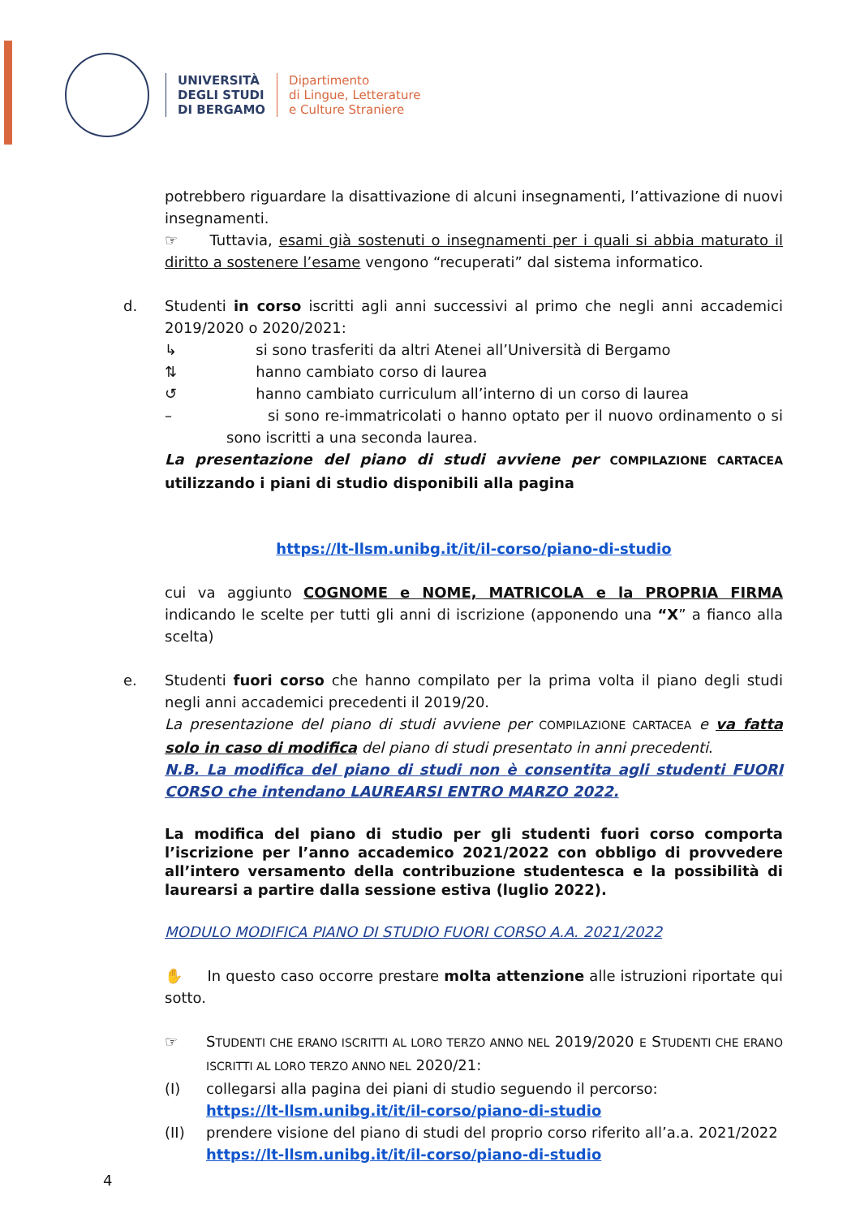UNIVERSITÀ
DEGLI STUDI
DI BERGAMO
Dipartimento
di Lingue, Letterature
e Culture Straniere
potrebbero riguardare la disattivazione di alcuni insegnamenti, l’attivazione di nuovi insegnamenti.
☞ Tuttavia, esami già sostenuti o insegnamenti per i quali si abbia maturato il diritto a sostenere l’esame vengono “recuperati” dal sistema informatico.
d. Studenti in corso iscritti agli anni successivi al primo che negli anni accademici 2019/2020 o 2020/2021:
↳ si sono trasferiti da altri Atenei all’Università di Bergamo
⇅ hanno cambiato corso di laurea
↺ hanno cambiato curriculum all’interno di un corso di laurea
– si sono re-immatricolati o hanno optato per il nuovo ordinamento o si sono iscritti a una seconda laurea.
La presentazione del piano di studi avviene per COMPILAZIONE CARTACEA utilizzando i piani di studio disponibili alla pagina
https://lt-llsm.unibg.it/it/il-corso/piano-di-studio
cui va aggiunto COGNOME e NOME, MATRICOLA e la PROPRIA FIRMA indicando le scelte per tutti gli anni di iscrizione (apponendo una “X” a fianco alla scelta)
e. Studenti fuori corso che hanno compilato per la prima volta il piano degli studi negli anni accademici precedenti il 2019/20.
La presentazione del piano di studi avviene per COMPILAZIONE CARTACEA e va fatta solo in caso di modifica del piano di studi presentato in anni precedenti.
N.B. La modifica del piano di studi non è consentita agli studenti FUORI CORSO che intendano LAUREARSI ENTRO MARZO 2022.
La modifica del piano di studio per gli studenti fuori corso comporta l’iscrizione per l’anno accademico 2021/2022 con obbligo di provvedere all’intero versamento della contribuzione studentesca e la possibilità di laurearsi a partire dalla sessione estiva (luglio 2022).
MODULO MODIFICA PIANO DI STUDIO FUORI CORSO A.A. 2021/2022
✋ In questo caso occorre prestare molta attenzione alle istruzioni riportate qui sotto.
☞ STUDENTI CHE ERANO ISCRITTI AL LORO TERZO ANNO NEL 2019/2020 E STUDENTI CHE ERANO ISCRITTI AL LORO TERZO ANNO NEL 2020/21:
(I) collegarsi alla pagina dei piani di studio seguendo il percorso:
https://lt-llsm.unibg.it/it/il-corso/piano-di-studio
(II) prendere visione del piano di studi del proprio corso riferito all’a.a. 2021/2022
https://lt-llsm.unibg.it/it/il-corso/piano-di-studio
4